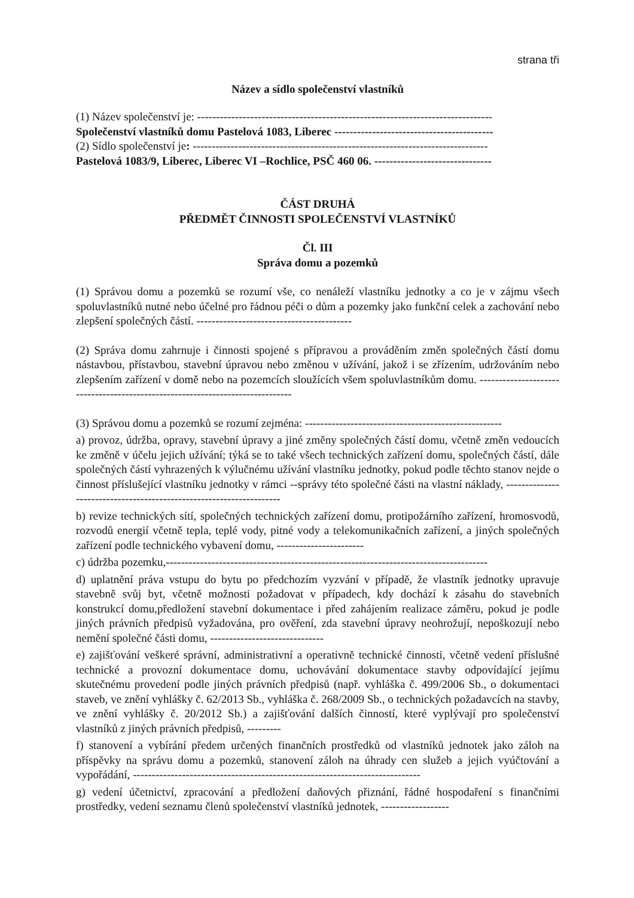strana tři
Název a sídlo společenství vlastníků
(1) Název společenství je: ------------------------------------------------------------------------------
Společenství vlastníků domu Pastelová 1083, Liberec ------------------------------------------
(2) Sídlo společenství je: ------------------------------------------------------------------------------
Pastelová 1083/9, Liberec, Liberec VI –Rochlice, PSČ 460 06. -------------------------------
ČÁST DRUHÁ
PŘEDMĚT ČINNOSTI SPOLEČENSTVÍ VLASTNÍKŮ
Čl. III
Správa domu a pozemků
(1) Správou domu a pozemků se rozumí vše, co nenáleží vlastníku jednotky a co je v zájmu všech spoluvlastníků nutné nebo účelné pro řádnou péči o dům a pozemky jako funkční celek a zachování nebo zlepšení společných částí. -----------------------------------------
(2) Správa domu zahrnuje i činnosti spojené s přípravou a prováděním změn společných částí domu nástavbou, přístavbou, stavební úpravou nebo změnou v užívání, jakož i se zřízením, udržováním nebo zlepšením zařízení v domě nebo na pozemcích sloužících všem spoluvlastníkům domu. ------------------------------------------------------------------------------
(3) Správou domu a pozemků se rozumí zejména: ----------------------------------------------------
a) provoz, údržba, opravy, stavební úpravy a jiné změny společných částí domu, včetně změn vedoucích ke změně v účelu jejich užívání; týká se to také všech technických zařízení domu, společných částí, dále společných částí vyhrazených k výlučnému užívání vlastníku jednotky, pokud podle těchto stanov nejde o činnost příslušející vlastníku jednotky v rámci --správy této společné části na vlastní náklady, --------------------------------------------------------------------
b) revize technických sítí, společných technických zařízení domu, protipožárního zařízení, hromosvodů, rozvodů energií včetně tepla, teplé vody, pitné vody a telekomunikačních zařízení, a jiných společných zařízení podle technického vybavení domu, -----------------------
c) údržba pozemku,-------------------------------------------------------------------------------------
d) uplatnění práva vstupu do bytu po předchozím vyzvání v případě, že vlastník jednotky upravuje stavebně svůj byt, včetně možnosti požadovat v případech, kdy dochází k zásahu do stavebních konstrukcí domu,předložení stavební dokumentace i před zahájením realizace záměru, pokud je podle jiných právních předpisů vyžadována, pro ověření, zda stavební úpravy neohrožují, nepoškozují nebo nemění společné části domu, ------------------------------
e) zajišťování veškeré správní, administrativní a operativně technické činnosti, včetně vedení příslušné technické a provozní dokumentace domu, uchovávání dokumentace stavby odpovídající jejímu skutečnému provedení podle jiných právních předpisů (např. vyhláška č. 499/2006 Sb., o dokumentaci staveb, ve znění vyhlášky č. 62/2013 Sb., vyhláška č. 268/2009 Sb., o technických požadavcích na stavby, ve znění vyhlášky č. 20/2012 Sb.) a zajišťování dalších činností, které vyplývají pro společenství vlastníků z jiných právních předpisů, ---------
f) stanovení a vybírání předem určených finančních prostředků od vlastníků jednotek jako záloh na příspěvky na správu domu a pozemků, stanovení záloh na úhrady cen služeb a jejich vyúčtování a vypořádání, ----------------------------------------------------------------------------
g) vedení účetnictví, zpracování a předložení daňových přiznání, řádné hospodaření s finančními prostředky, vedení seznamu členů společenství vlastníků jednotek, ------------------